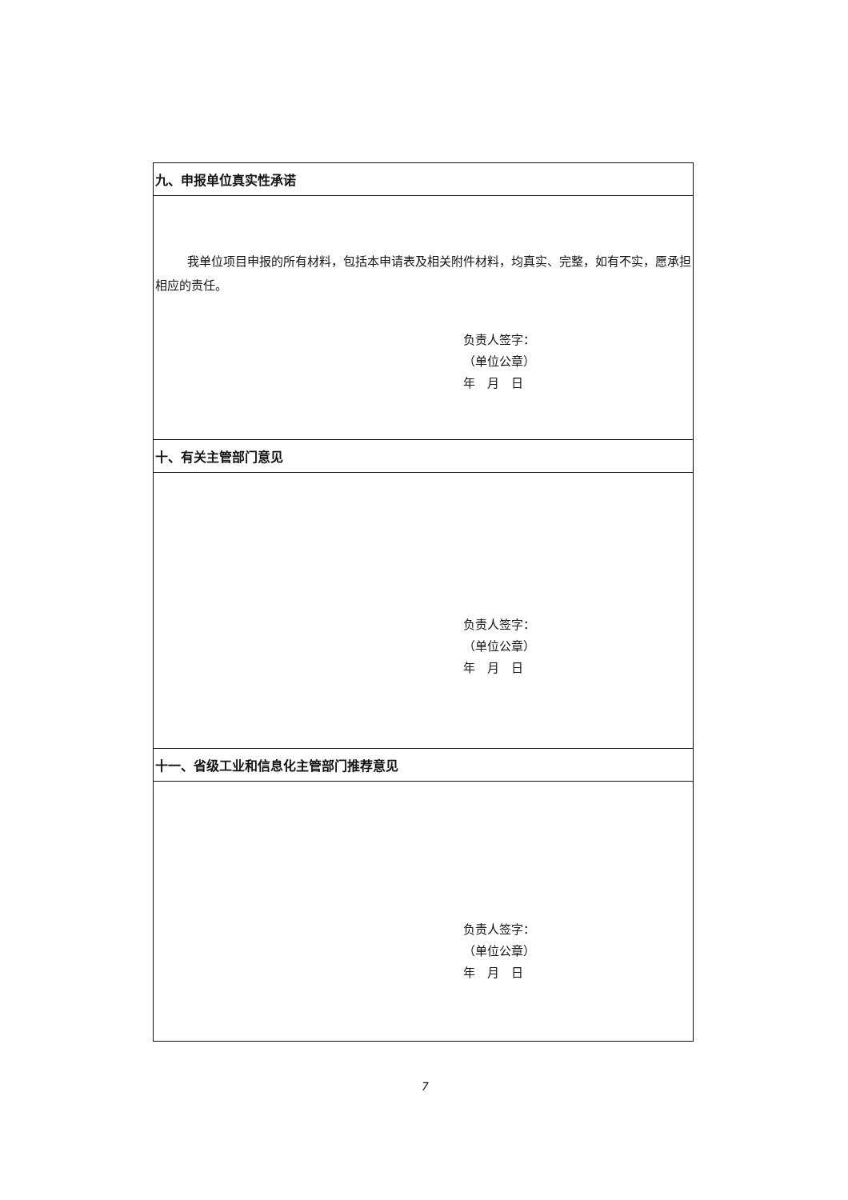| 九、申报单位真实性承诺 |
| --- |
| 我单位项目申报的所有材料，包括本申请表及相关附件材料，均真实、完整，如有不实，愿承担相应的责任。 负责人签字： （单位公章） 年 月 日 |
| 十、有关主管部门意见 |
| 负责人签字： （单位公章） 年 月 日 |
| 十一、省级工业和信息化主管部门推荐意见 |
| 负责人签字： （单位公章） 年 月 日 |
7